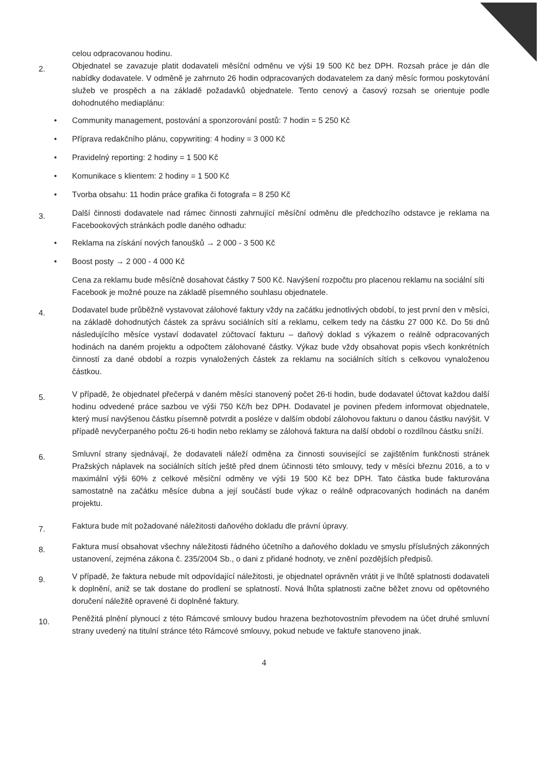celou odpracovanou hodinu.
2.
Objednatel se zavazuje platit dodavateli měsíční odměnu ve výši 19 500 Kč bez DPH. Rozsah práce je dán dle nabídky dodavatele. V odměně je zahrnuto 26 hodin odpracovaných dodavatelem za daný měsíc formou poskytování služeb ve prospěch a na základě požadavků objednatele. Tento cenový a časový rozsah se orientuje podle dohodnutého mediaplánu:
• Community management, postování a sponzorování postů: 7 hodin = 5 250 Kč
• Příprava redakčního plánu, copywriting: 4 hodiny = 3 000 Kč
• Pravidelný reporting: 2 hodiny = 1 500 Kč
• Komunikace s klientem: 2 hodiny = 1 500 Kč
• Tvorba obsahu: 11 hodin práce grafika či fotografa = 8 250 Kč
3.
Další činnosti dodavatele nad rámec činnosti zahrnující měsíční odměnu dle předchozího odstavce je reklama na Facebookových stránkách podle daného odhadu:
• Reklama na získání nových fanoušků → 2 000 - 3 500 Kč
• Boost posty → 2 000 - 4 000 Kč
Cena za reklamu bude měsíčně dosahovat částky 7 500 Kč. Navýšení rozpočtu pro placenou reklamu na sociální síti Facebook je možné pouze na základě písemného souhlasu objednatele.
4.
Dodavatel bude průběžně vystavovat zálohové faktury vždy na začátku jednotlivých období, to jest první den v měsíci, na základě dohodnutých částek za správu sociálních sítí a reklamu, celkem tedy na částku 27 000 Kč. Do 5ti dnů následujícího měsíce vystaví dodavatel zúčtovací fakturu – daňový doklad s výkazem o reálně odpracovaných hodinách na daném projektu a odpočtem zálohované částky. Výkaz bude vždy obsahovat popis všech konkrétních činností za dané období a rozpis vynaložených částek za reklamu na sociálních sítích s celkovou vynaloženou částkou.
5.
V případě, že objednatel přečerpá v daném měsíci stanovený počet 26-ti hodin, bude dodavatel účtovat každou další hodinu odvedené práce sazbou ve výši 750 Kč/h bez DPH. Dodavatel je povinen předem informovat objednatele, který musí navýšenou částku písemně potvrdit a posléze v dalším období zálohovou fakturu o danou částku navýšit. V případě nevyčerpaného počtu 26-ti hodin nebo reklamy se zálohová faktura na další období o rozdílnou částku sníží.
6.
Smluvní strany sjednávají, že dodavateli náleží odměna za činnosti související se zajištěním funkčnosti stránek Pražských náplavek na sociálních sítích ještě před dnem účinnosti této smlouvy, tedy v měsíci březnu 2016, a to v maximální výši 60% z celkové měsíční odměny ve výši 19 500 Kč bez DPH. Tato částka bude fakturována samostatně na začátku měsíce dubna a její součástí bude výkaz o reálně odpracovaných hodinách na daném projektu.
7.
Faktura bude mít požadované náležitosti daňového dokladu dle právní úpravy.
8.
Faktura musí obsahovat všechny náležitosti řádného účetního a daňového dokladu ve smyslu příslušných zákonných ustanovení, zejména zákona č. 235/2004 Sb., o dani z přidané hodnoty, ve znění pozdějších předpisů.
9.
V případě, že faktura nebude mít odpovídající náležitosti, je objednatel oprávněn vrátit ji ve lhůtě splatnosti dodavateli k doplnění, aniž se tak dostane do prodlení se splatností. Nová lhůta splatnosti začne běžet znovu od opětovného doručení náležitě opravené či doplněné faktury.
10.
Peněžitá plnění plynoucí z této Rámcové smlouvy budou hrazena bezhotovostním převodem na účet druhé smluvní strany uvedený na titulní stránce této Rámcové smlouvy, pokud nebude ve faktuře stanoveno jinak.
4